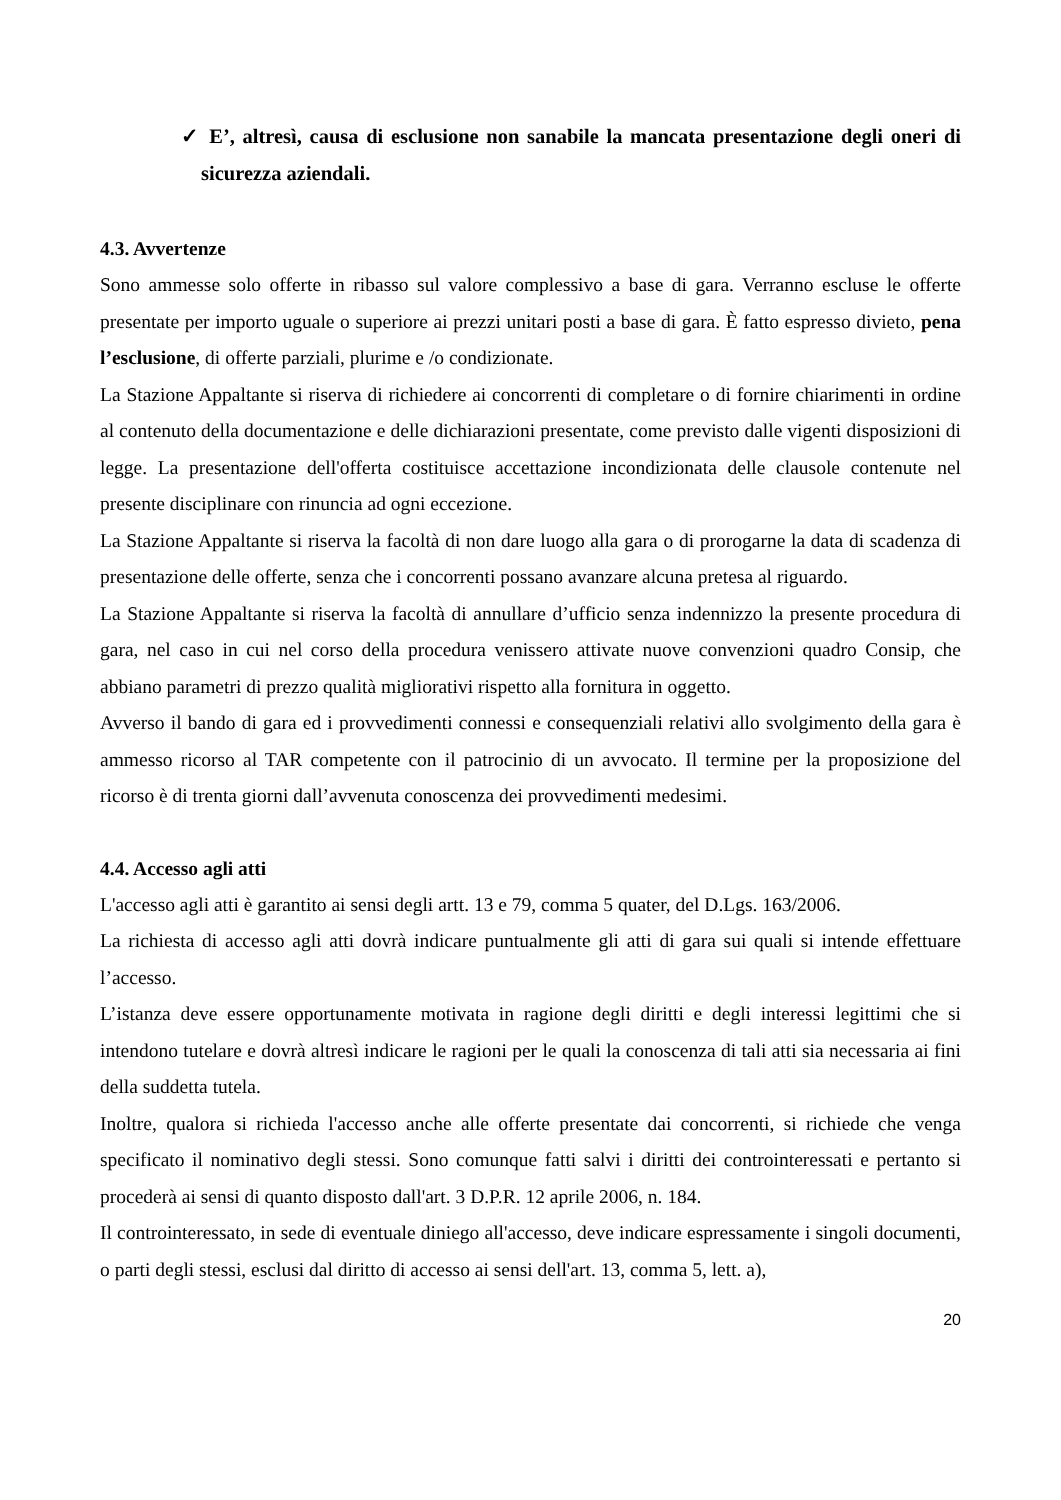✓ E’, altresì, causa di esclusione non sanabile la mancata presentazione degli oneri di sicurezza aziendali.
4.3. Avvertenze
Sono ammesse solo offerte in ribasso sul valore complessivo a base di gara. Verranno escluse le offerte presentate per importo uguale o superiore ai prezzi unitari posti a base di gara. È fatto espresso divieto, pena l’esclusione, di offerte parziali, plurime e /o condizionate.
La Stazione Appaltante si riserva di richiedere ai concorrenti di completare o di fornire chiarimenti in ordine al contenuto della documentazione e delle dichiarazioni presentate, come previsto dalle vigenti disposizioni di legge. La presentazione dell'offerta costituisce accettazione incondizionata delle clausole contenute nel presente disciplinare con rinuncia ad ogni eccezione.
La Stazione Appaltante si riserva la facoltà di non dare luogo alla gara o di prorogarne la data di scadenza di presentazione delle offerte, senza che i concorrenti possano avanzare alcuna pretesa al riguardo.
La Stazione Appaltante si riserva la facoltà di annullare d’ufficio senza indennizzo la presente procedura di gara, nel caso in cui nel corso della procedura venissero attivate nuove convenzioni quadro Consip, che abbiano parametri di prezzo qualità migliorativi rispetto alla fornitura in oggetto.
Avverso il bando di gara ed i provvedimenti connessi e consequenziali relativi allo svolgimento della gara è ammesso ricorso al TAR competente con il patrocinio di un avvocato. Il termine per la proposizione del ricorso è di trenta giorni dall’avvenuta conoscenza dei provvedimenti medesimi.
4.4. Accesso agli atti
L'accesso agli atti è garantito ai sensi degli artt. 13 e 79, comma 5 quater, del D.Lgs. 163/2006.
La richiesta di accesso agli atti dovrà indicare puntualmente gli atti di gara sui quali si intende effettuare l’accesso.
L’istanza deve essere opportunamente motivata in ragione degli diritti e degli interessi legittimi che si intendono tutelare e dovrà altresì indicare le ragioni per le quali la conoscenza di tali atti sia necessaria ai fini della suddetta tutela.
Inoltre, qualora si richieda l'accesso anche alle offerte presentate dai concorrenti, si richiede che venga specificato il nominativo degli stessi. Sono comunque fatti salvi i diritti dei controinteressati e pertanto si procederà ai sensi di quanto disposto dall'art. 3 D.P.R. 12 aprile 2006, n. 184.
Il controinteressato, in sede di eventuale diniego all'accesso, deve indicare espressamente i singoli documenti, o parti degli stessi, esclusi dal diritto di accesso ai sensi dell'art. 13, comma 5, lett. a),
20